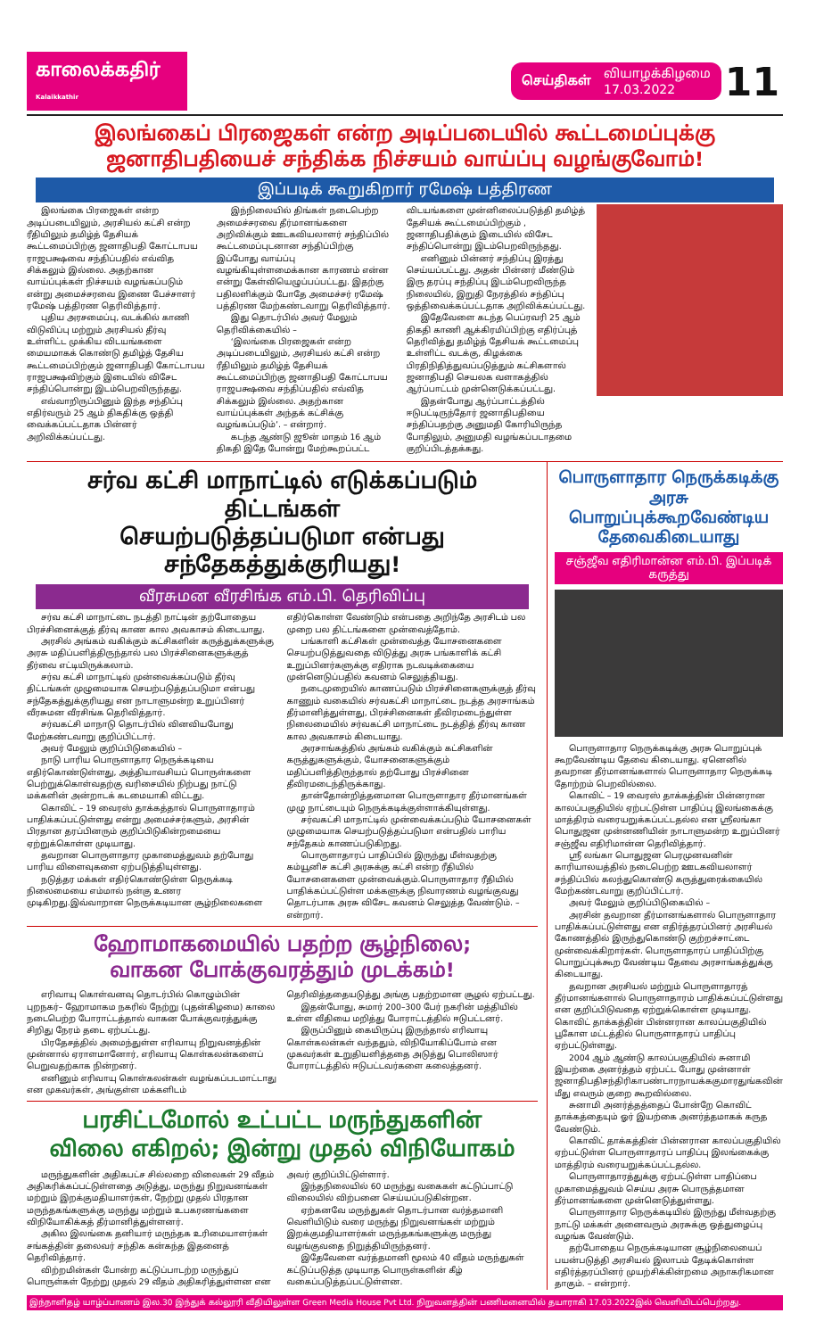காலைக்கதிர் Kalaikkathir
செய்திகள் வியாழக்கிழமை
17.03.2022
11
இலங்கைப் பிரஜைகள் என்ற அடிப்படையில் கூட்டமைப்புக்கு
ஜனாதிபதியைச் சந்திக்க நிச்சயம் வாய்ப்பு வழங்குவோம்!
இப்படிக் கூறுகிறார் ரமேஷ் பத்திரண
இலங்கை பிரஜைகள் என்ற அடிப்படையிலும், அரசியல் கட்சி என்ற ரீதியிலும் தமிழ்த் தேசியக் கூட்டமைப்பிற்கு ஜனாதிபதி கோட்டாபய ராஜபக்ஷவை சந்திப்பதில் எவ்வித சிக்கலும் இல்லை. அதற்கான வாய்ப்புக்கள் நிச்சயம் வழங்கப்படும் என்று அமைச்சரவை இணை பேச்சாளர் ரமேஷ் பத்திரண தெரிவித்தார்.
புதிய அரசமைப்பு, வடக்கில் காணி விடுவிப்பு மற்றும் அரசியல் தீர்வு உள்ளிட்ட முக்கிய விடயங்களை மையமாகக் கொண்டு தமிழ்த் தேசிய கூட்டமைப்பிற்கும் ஜனாதிபதி கோட்டாபய ராஜபக்ஷவிற்கும் இடையில் விசேட சந்திப்பொன்று இடம்பெறவிருந்தது.
எவ்வாறிருப்பினும் இந்த சந்திப்பு எதிர்வரும் 25 ஆம் திகதிக்கு ஒத்தி வைக்கப்பட்டதாக பின்னர் அறிவிக்கப்பட்டது.
இந்நிலையில் திங்கள் நடைபெற்ற அமைச்சரவை தீர்மானங்களை அறிவிக்கும் ஊடகவியலாளர் சந்திப்பில் கூட்டமைப்புடனான சந்திப்பிற்கு இப்போது வாய்ப்பு வழங்கியுள்ளமைக்கான காரணம் என்ன என்று கேள்வியெழுப்பப்பட்டது. இதற்கு பதிலளிக்கும் போதே அமைச்சர் ரமேஷ் பத்திரண மேற்கண்டவாறு தெரிவித்தார்.
இது தொடர்பில் அவர் மேலும் தெரிவிக்கையில் –
‘இலங்கை பிரஜைகள் என்ற அடிப்படையிலும், அரசியல் கட்சி என்ற ரீதியிலும் தமிழ்த் தேசியக் கூட்டமைப்பிற்கு ஜனாதிபதி கோட்டாபய ராஜபக்ஷவை சந்திப்பதில் எவ்வித சிக்கலும் இல்லை. அதற்கான வாய்ப்புக்கள் அந்தக் கட்சிக்கு வழங்கப்படும்’. – என்றார்.
கடந்த ஆண்டு ஜூன் மாதம் 16 ஆம் திகதி இதே போன்று மேற்கூறப்பட்ட விடயங்களை முன்னிலைப்படுத்தி தமிழ்த் தேசியக் கூட்டமைப்பிற்கும் , ஜனாதிபதிக்கும் இடையில் விசேட சந்திப்பொன்று இடம்பெறவிருந்தது.
எனினும் பின்னர் சந்திப்பு இரத்து செய்யப்பட்டது. அதன் பின்னர் மீண்டும் இரு தரப்பு சந்திப்பு இடம்பெறவிருந்த நிலையில், இறுதி நேரத்தில் சந்திப்பு ஒத்திவைக்கப்பட்டதாக அறிவிக்கப்பட்டது.
இதேவேளை கடந்த பெப்ரவரி 25 ஆம் திகதி காணி ஆக்கிரமிப்பிற்கு எதிர்ப்புத் தெரிவித்து தமிழ்த் தேசியக் கூட்டமைப்பு உள்ளிட்ட வடக்கு, கிழக்கை பிரதிநிதித்துவப்படுத்தும் கட்சிகளால் ஜனாதிபதி செயலக வளாகத்தில் ஆர்ப்பாட்டம் முன்னெடுக்கப்பட்டது.
இதன்போது ஆர்ப்பாட்டத்தில் ஈடுபட்டிருந்தோர் ஜனாதிபதியை சந்திப்பதற்கு அனுமதி கோரியிருந்த போதிலும், அனுமதி வழங்கப்படாதமை குறிப்பிடத்தக்கது.
சர்வ கட்சி மாநாட்டில் எடுக்கப்படும் திட்டங்கள்
செயற்படுத்தப்படுமா என்பது சந்தேகத்துக்குரியது!
வீரசுமன வீரசிங்க எம்.பி. தெரிவிப்பு
சர்வ கட்சி மாநாட்டை நடத்தி நாட்டின் தற்போதைய பிரச்சினைக்குத் தீர்வு காண கால அவகாசம் கிடையாது.
அரசில் அங்கம் வகிக்கும் கட்சிகளின் கருத்துக்களுக்கு அரசு மதிப்பளித்திருந்தால் பல பிரச்சினைகளுக்குத் தீர்வை எட்டியிருக்கலாம்.
சர்வ கட்சி மாநாட்டில் முன்வைக்கப்படும் தீர்வு திட்டங்கள் முழுமையாக செயற்படுத்தப்படுமா என்பது சந்தேகத்துக்குரியது என நாடாளுமன்ற உறுப்பினர் வீரசுமன வீரசிங்க தெரிவித்தார்.
சர்வகட்சி மாநாடு தொடர்பில் வினவியபோது மேற்கண்டவாறு குறிப்பிட்டார்.
அவர் மேலும் குறிப்பிடுகையில் –
நாடு பாரிய பொருளாதார நெருக்கடியை எதிர்கொண்டுள்ளது, அத்தியாவசியப் பொருள்களை பெற்றுக்கொள்வதற்கு வரிசையில் நிற்பது நாட்டு மக்களின் அன்றாடக் கடமையாகி விட்டது.
கொவிட் – 19 வைரஸ் தாக்கத்தால் பொருளாதாரம் பாதிக்கப்பட்டுள்ளது என்று அமைச்சர்களும், அரசின் பிரதான தரப்பினரும் குறிப்பிடுகின்றமையை ஏற்றுக்கொள்ள முடியாது.
தவறான பொருளாதார முகாமைத்துவம் தற்போது பாரிய விளைவுகளை ஏற்படுத்தியுள்ளது.
நடுத்தர மக்கள் எதிர்கொண்டுள்ள நெருக்கடி நிலைமையை எம்மால் நன்கு உணர முடிகிறது.இவ்வாறான நெருக்கடியான சூழ்நிலைகளை எதிர்கொள்ள வேண்டும் என்பதை அறிந்தே அரசிடம் பல முறை பல திட்டங்களை முன்வைத்தோம்.
பங்காளி கட்சிகள் முன்வைத்த யோசனைகளை செயற்படுத்துவதை விடுத்து அரசு பங்காளிக் கட்சி உறுப்பினர்களுக்கு எதிராக நடவடிக்கையை முன்னெடுப்பதில் கவனம் செலுத்தியது.
நடைமுறையில் காணப்படும் பிரச்சினைகளுக்குத் தீர்வு காணும் வகையில் சர்வகட்சி மாநாட்டை நடத்த அரசாங்கம் தீர்மானித்துள்ளது, பிரச்சினைகள் தீவிரமடைந்துள்ள நிலைமையில் சர்வகட்சி மாநாட்டை நடத்தித் தீர்வு காண கால அவகாசம் கிடையாது.
அரசாங்கத்தில் அங்கம் வகிக்கும் கட்சிகளின் கருத்துகளுக்கும், யோசனைகளுக்கும் மதிப்பளித்திருந்தால் தற்போது பிரச்சினை தீவிரமடைந்திருக்காது.
தான்தோன்றித்தனமான பொருளாதார தீர்மானங்கள் முழு நாட்டையும் நெருக்கடிக்குள்ளாக்கியுள்ளது.
சர்வகட்சி மாநாட்டில் முன்வைக்கப்படும் யோசனைகள் முழுமையாக செயற்படுத்தப்படுமா என்பதில் பாரிய சந்தேகம் காணப்படுகிறது.
பொருளாதாரப் பாதிப்பில் இருந்து மீள்வதற்கு கம்யூனிச கட்சி அரசுக்கு கட்சி என்ற ரீதியில் யோசனைகளை முன்வைக்கும்.பொருளாதார ரீதியில் பாதிக்கப்பட்டுள்ள மக்களுக்கு நிவாரணம் வழங்குவது தொடர்பாக அரசு விசேட கவனம் செலுத்த வேண்டும். – என்றார்.
ஹோமாகமையில் பதற்ற சூழ்நிலை;
வாகன போக்குவரத்தும் முடக்கம்!
எரிவாயு கொள்வனவு தொடர்பில் கொழும்பின் புறநகர்– ஹோமாகம நகரில் நேற்று (புதன்கிழமை) காலை நடைபெற்ற போராட்டத்தால் வாகன போக்குவரத்துக்கு சிறிது நேரம் தடை ஏற்பட்டது.
பிரதேசத்தில் அமைந்துள்ள எரிவாயு நிறுவனத்தின் முன்னால் ஏராளமானோர், எரிவாயு கொள்கலன்களைப் பெறுவதற்காக நின்றனர்.
எனினும் எரிவாயு கொள்கலன்கள் வழங்கப்படமாட்டாது என முகவர்கள், அங்குள்ள மக்களிடம் தெரிவித்ததையடுத்து அங்கு பதற்றமான சூழல் ஏற்பட்டது.
இதன்போது, சுமார் 200–300 பேர் நகரின் மத்தியில் உள்ள வீதியை மறித்து போராட்டத்தில் ஈடுபட்டனர்.
இருப்பினும் கையிருப்பு இருந்தால் எரிவாயு கொள்கலன்கள் வந்ததும், விநியோகிப்போம் என முகவர்கள் உறுதியளித்ததை அடுத்து பொலிஸார் போராட்டத்தில் ஈடுபட்டவர்களை கலைத்தனர்.
பரசிட்டமோல் உட்பட்ட மருந்துகளின்
விலை எகிறல்; இன்று முதல் விநியோகம்
மருந்துகளின் அதிகபட்ச சில்லறை விலைகள் 29 வீதம் அதிகரிக்கப்பட்டுள்ளதை அடுத்து, மருந்து நிறுவனங்கள் மற்றும் இறக்குமதியாளர்கள், நேற்று முதல் பிரதான மருந்தகங்களுக்கு மருந்து மற்றும் உபகரணங்களை விநியோகிக்கத் தீர்மானித்துள்ளனர்.
அகில இலங்கை தனியார் மருந்தக உரிமையாளர்கள் சங்கத்தின் தலைவர் சந்திக கன்கந்த இதனைத் தெரிவித்தார்.
விற்றமின்கள் போன்ற கட்டுப்பாடற்ற மருந்துப் பொருள்கள் நேற்று முதல் 29 வீதம் அதிகரித்துள்ளன என அவர் குறிப்பிட்டுள்ளார்.
இந்தநிலையில் 60 மருந்து வகைகள் கட்டுப்பாட்டு விலையில் விற்பனை செய்யப்படுகின்றன.
ஏற்கனவே மருந்துகள் தொடர்பான வர்த்தமானி வெளியிடும் வரை மருந்து நிறுவனங்கள் மற்றும் இறக்குமதியாளர்கள் மருந்தகங்களுக்கு மருந்து வழங்குவதை நிறுத்தியிருந்தனர்.
இதேவேளை வர்த்தமானி மூலம் 40 வீதம் மருந்துகள் கட்டுப்படுத்த முடியாத பொருள்களின் கீழ் வகைப்படுத்தப்பட்டுள்ளன.
பொருளாதார நெருக்கடிக்கு அரசு பொறுப்புக்கூறவேண்டிய தேவைகிடையாது
சஞ்ஜீவ எதிரிமான்ன எம்.பி. இப்படிக் கருத்து
பொருளாதார நெருக்கடிக்கு அரசு பொறுப்புக் கூறவேண்டிய தேவை கிடையாது. ஏனெனில் தவறான தீர்மானங்களால் பொருளாதார நெருக்கடி தோற்றம் பெறவில்லை.
கொவிட் – 19 வைரஸ் தாக்கத்தின் பின்னரான காலப்பகுதியில் ஏற்பட்டுள்ள பாதிப்பு இலங்கைக்கு மாத்திரம் வரையறுக்கப்பட்டதல்ல என ஸ்ரீலங்கா பொதுஜன முன்னணியின் நாடாளுமன்ற உறுப்பினர் சஞ்ஜீவ எதிரிமான்ன தெரிவித்தார்.
ஸ்ரீ லங்கா பொதுஜன பெரமுனவனின் காரியாலயத்தில் நடைபெற்ற ஊடகவியலாளர் சந்திப்பில் கலந்துகொண்டு கருத்துரைக்கையில் மேற்கண்டவாறு குறிப்பிட்டார்.
அவர் மேலும் குறிப்பிடுகையில் –
அரசின் தவறான தீர்மானங்களால் பொருளாதார பாதிக்கப்பட்டுள்ளது என எதிர்த்தரப்பினர் அரசியல் கோணத்தில் இருந்துகொண்டு குற்றச்சாட்டை முன்வைக்கிறார்கள். பொருளாதாரப் பாதிப்பிற்கு பொறுப்புக்கூற வேண்டிய தேவை அரசாங்கத்துக்கு கிடையாது.
தவறான அரசியல் மற்றும் பொருளாதாரத் தீர்மானங்களால் பொருளாதாரம் பாதிக்கப்பட்டுள்ளது என குறிப்பிடுவதை ஏற்றுக்கொள்ள முடியாது. கொவிட் தாக்கத்தின் பின்னரான காலப்பகுதியில் பூகோள மட்டத்தில் பொருளாதாரப் பாதிப்பு ஏற்பட்டுள்ளது.
2004 ஆம் ஆண்டு காலப்பகுதியில் சுனாமி இயற்கை அனர்த்தம் ஏற்பட்ட போது முன்னாள் ஜனாதிபதிசந்திரிகாபண்டாரநாயக்ககுமாரதுங்கவின் மீது எவரும் குறை கூறவில்லை.
சுனாமி அனர்த்தத்தைப் போன்றே கொவிட் தாக்கத்தையும் ஓர் இயற்கை அனர்த்தமாகக் கருத வேண்டும்.
கொவிட் தாக்கத்தின் பின்னரான காலப்பகுதியில் ஏற்பட்டுள்ள பொருளாதாரப் பாதிப்பு இலங்கைக்கு மாத்திரம் வரையறுக்கப்பட்டதல்ல.
பொருளாதாரத்துக்கு ஏற்பட்டுள்ள பாதிப்பை முகாமைத்துவம் செய்ய அரசு பொருத்தமான தீர்மானங்களை முன்னெடுத்துள்ளது.
பொருளாதார நெருக்கடியில் இருந்து மீள்வதற்கு நாட்டு மக்கள் அனைவரும் அரசுக்கு ஒத்துழைப்பு வழங்க வேண்டும்.
தற்போதைய நெருக்கடியான சூழ்நிலையைப் பயன்படுத்தி அரசியல் இலாபம் தேடிக்கொள்ள எதிர்த்தரப்பினர் முயற்சிக்கின்றமை அநாகரிகமான தாகும். – என்றார்.
இந்நாளிதழ் யாழ்ப்பாணம் இல.30 இந்துக் கல்லூரி வீதியிலுள்ள Green Media House Pvt Ltd. நிறுவனத்தின் பணிமனையில் தயாராகி 17.03.2022இல் வெளியிடப்பெற்றது.